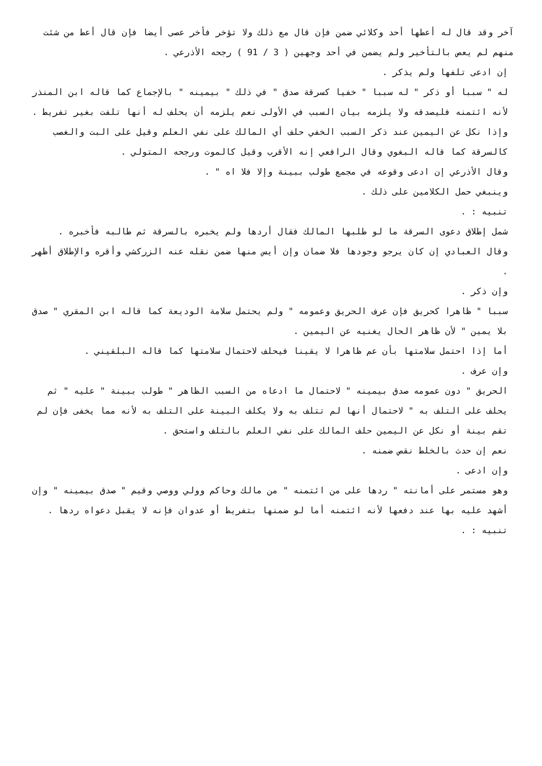آخر وقد قال له أعطها أحد وكلائي ضمن فإن قال مع ذلك ولا تؤخر فأخر عصى أيضا فإن قال أعط من شئت منهم لم يعص بالتأخير ولم يضمن في أحد وجهين ( 3 / 91 ) رجحه الأذرعي .
إن ادعى تلفها ولم يذكر .
له " سببا أو ذكر " له سببا " خفيا كسرقة صدق " في ذلك " بيمينه " بالإجماع كما قاله ابن المنذر لأنه ائتمنه فليصدقه ولا يلزمه بيان السبب في الأولى نعم يلزمه أن يحلف له أنها تلفت بغير تفريط .
وإذا نكل عن اليمين عند ذكر السبب الخفي حلف أي المالك على نفي العلم وقيل على البت والغصب كالسرقة كما قاله البغوي وقال الرافعي إنه الأقرب وقيل كالموت ورجحه المتولي .
وقال الأذرعي إن ادعى وقوعه في مجمع طولب ببينة وإلا فلا اه " .
وينبغي حمل الكلامين على ذلك .
تنبيه : .
شمل إطلاق دعوى السرقة ما لو طلبها المالك فقال أردها ولم يخبره بالسرقة ثم طالبه فأخبره .
وقال العبادي إن كان يرجو وجودها فلا ضمان وإن أيس منها ضمن نقله عنه الزركشي وأقره والإطلاق أظهر .
وإن ذكر .
سببا " ظاهرا كحريق فإن عرف الحريق وعمومه " ولم يحتمل سلامة الوديعة كما قاله ابن المقري " صدق بلا يمين " لأن ظاهر الحال يغنيه عن اليمين .
أما إذا احتمل سلامتها بأن عم ظاهرا لا يقينا فيحلف لاحتمال سلامتها كما قاله البلقيني .
وإن عرف .
الحريق " دون عمومه صدق بيمينه " لاحتمال ما ادعاه من السبب الظاهر " طولب ببينة " عليه " ثم يحلف على التلف به " لاحتمال أنها لم تتلف به ولا يكلف البينة على التلف به لأنه مما يخفى فإن لم تقم بينة أو نكل عن اليمين حلف المالك على نفي العلم بالتلف واستحق .
نعم إن حدث بالخلط نقص ضمنه .
وإن ادعى .
وهو مستمر على أمانته " ردها على من ائتمنه " من مالك وحاكم وولي ووصي وقيم " صدق بيمينه " وإن أشهد عليه بها عند دفعها لأنه ائتمنه أما لو ضمنها بتفريط أو عدوان فإنه لا يقبل دعواه ردها .
تنبيه : .